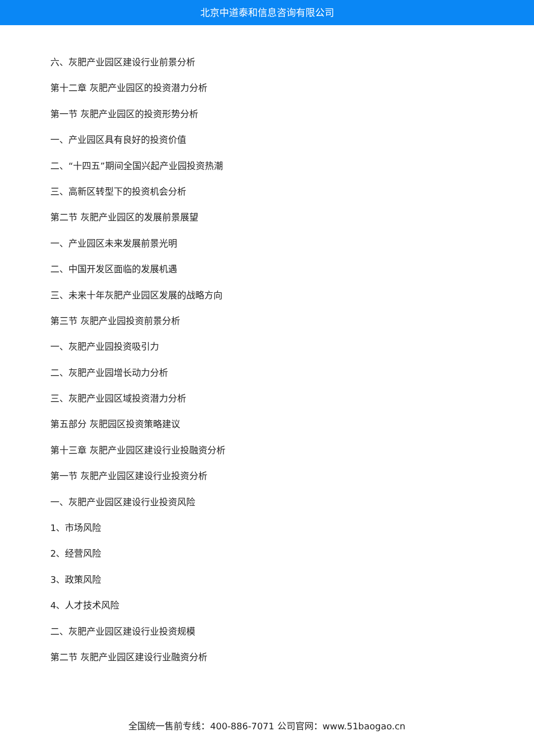北京中道泰和信息咨询有限公司
六、灰肥产业园区建设行业前景分析
第十二章 灰肥产业园区的投资潜力分析
第一节 灰肥产业园区的投资形势分析
一、产业园区具有良好的投资价值
二、“十四五”期间全国兴起产业园投资热潮
三、高新区转型下的投资机会分析
第二节 灰肥产业园区的发展前景展望
一、产业园区未来发展前景光明
二、中国开发区面临的发展机遇
三、未来十年灰肥产业园区发展的战略方向
第三节 灰肥产业园投资前景分析
一、灰肥产业园投资吸引力
二、灰肥产业园增长动力分析
三、灰肥产业园区域投资潜力分析
第五部分 灰肥园区投资策略建议
第十三章 灰肥产业园区建设行业投融资分析
第一节 灰肥产业园区建设行业投资分析
一、灰肥产业园区建设行业投资风险
1、市场风险
2、经营风险
3、政策风险
4、人才技术风险
二、灰肥产业园区建设行业投资规模
第二节 灰肥产业园区建设行业融资分析
全国统一售前专线：400-886-7071 公司官网：www.51baogao.cn